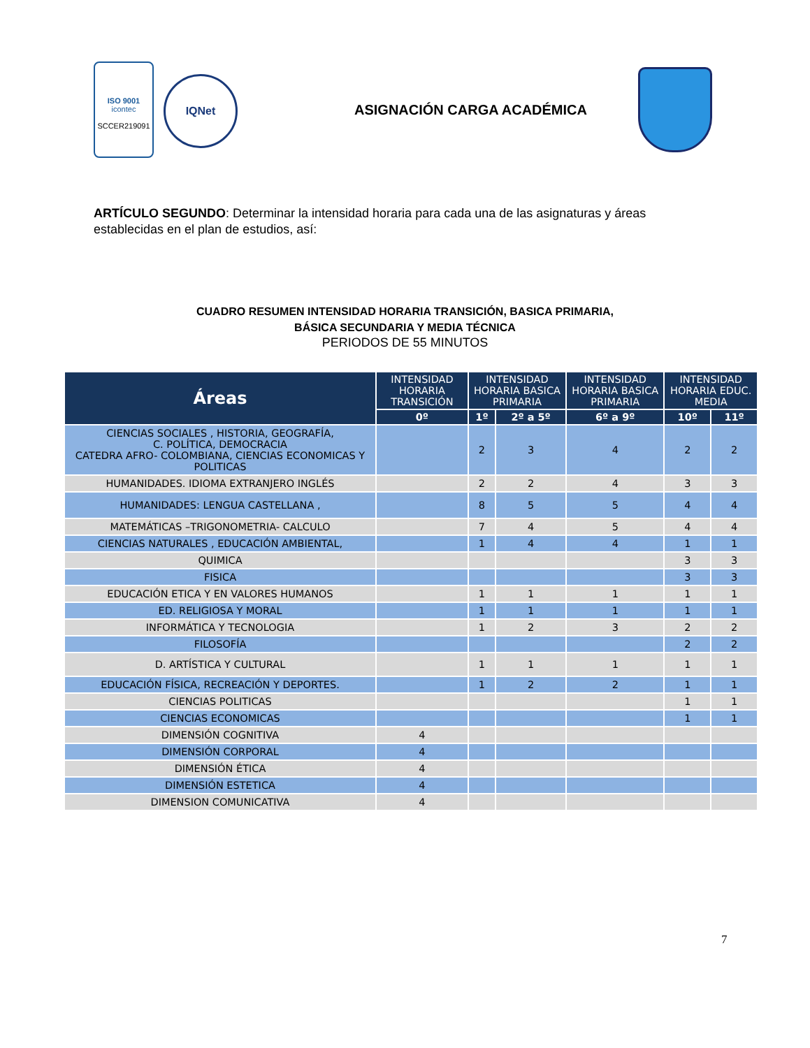ISO 9001
icontec
SCCER219091
IQNet
ASIGNACIÓN CARGA ACADÉMICA
ARTÍCULO SEGUNDO: Determinar la intensidad horaria para cada una de las asignaturas y áreas establecidas en el plan de estudios, así:
CUADRO RESUMEN INTENSIDAD HORARIA TRANSICIÓN, BASICA PRIMARIA,
BÁSICA SECUNDARIA Y MEDIA TÉCNICA
PERIODOS DE 55 MINUTOS
| Áreas | INTENSIDAD HORARIA TRANSICIÓN | INTENSIDAD HORARIA BASICA PRIMARIA | | INTENSIDAD HORARIA BASICA PRIMARIA | INTENSIDAD HORARIA EDUC. MEDIA | |
| --- | --- | --- | --- | --- | --- | --- |
| | 0º | 1º | 2º a 5º | 6º a 9º | 10º | 11º |
| CIENCIAS SOCIALES , HISTORIA, GEOGRAFÍA, C. POLÍTICA, DEMOCRACIA CATEDRA AFRO- COLOMBIANA, CIENCIAS ECONOMICAS Y POLITICAS | | 2 | 3 | 4 | 2 | 2 |
| HUMANIDADES. IDIOMA EXTRANJERO INGLÉS | | 2 | 2 | 4 | 3 | 3 |
| HUMANIDADES: LENGUA CASTELLANA , | | 8 | 5 | 5 | 4 | 4 |
| MATEMÁTICAS –TRIGONOMETRIA- CALCULO | | 7 | 4 | 5 | 4 | 4 |
| CIENCIAS NATURALES , EDUCACIÓN AMBIENTAL, | | 1 | 4 | 4 | 1 | 1 |
| QUIMICA | | | | | 3 | 3 |
| FISICA | | | | | 3 | 3 |
| EDUCACIÓN ETICA Y EN VALORES HUMANOS | | 1 | 1 | 1 | 1 | 1 |
| ED. RELIGIOSA Y MORAL | | 1 | 1 | 1 | 1 | 1 |
| INFORMÁTICA Y TECNOLOGIA | | 1 | 2 | 3 | 2 | 2 |
| FILOSOFÍA | | | | | 2 | 2 |
| D. ARTÍSTICA Y CULTURAL | | 1 | 1 | 1 | 1 | 1 |
| EDUCACIÓN FÍSICA, RECREACIÓN Y DEPORTES. | | 1 | 2 | 2 | 1 | 1 |
| CIENCIAS POLITICAS | | | | | 1 | 1 |
| CIENCIAS ECONOMICAS | | | | | 1 | 1 |
| DIMENSIÓN COGNITIVA | 4 | | | | | |
| DIMENSIÓN CORPORAL | 4 | | | | | |
| DIMENSIÓN ÉTICA | 4 | | | | | |
| DIMENSIÓN ESTETICA | 4 | | | | | |
| DIMENSION COMUNICATIVA | 4 | | | | | |
7